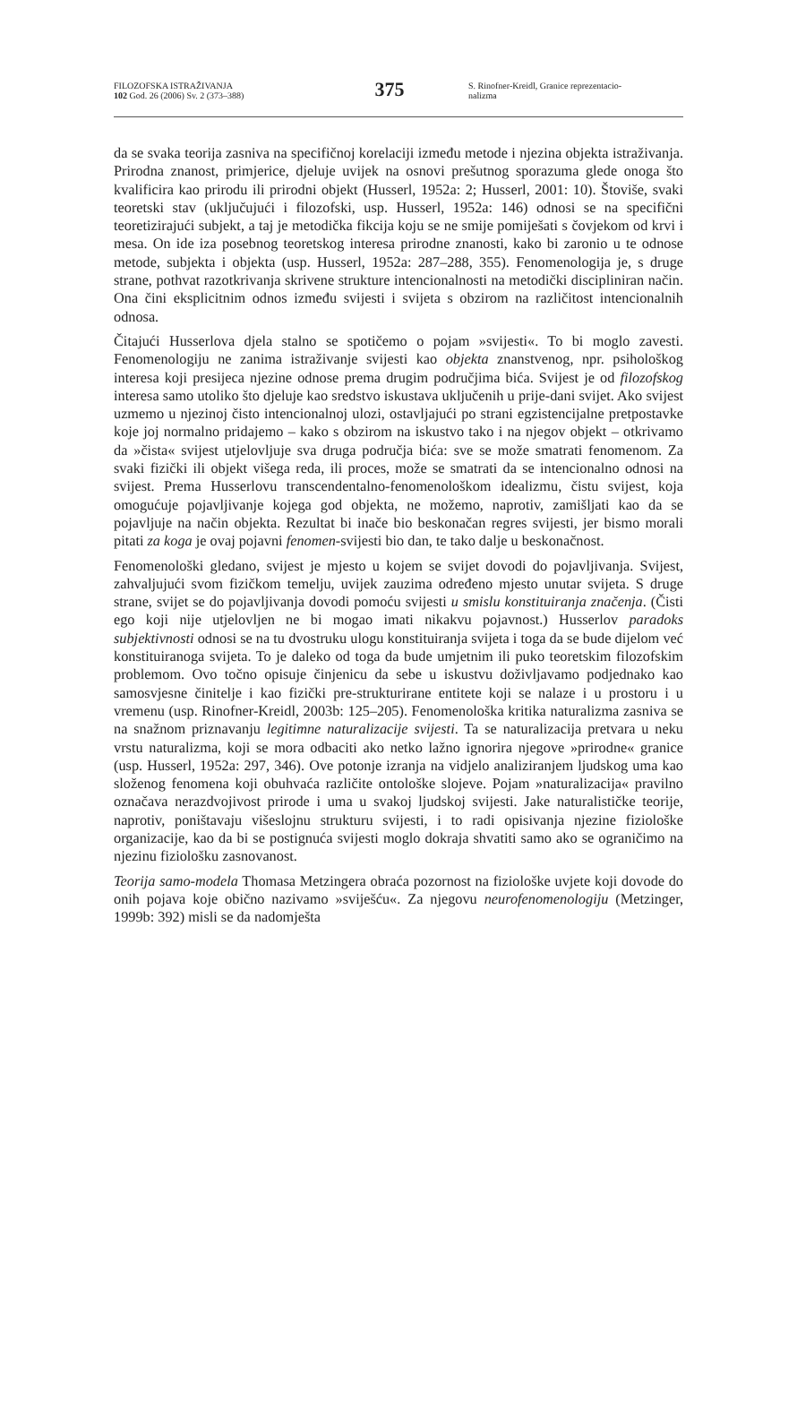FILOZOFSKA ISTRAŽIVANJA
102 God. 26 (2006) Sv. 2 (373–388)
375
S. Rinofner-Kreidl, Granice reprezentacio-
nalizma
da se svaka teorija zasniva na specifičnoj korelaciji između metode i njezina objekta istraživanja. Prirodna znanost, primjerice, djeluje uvijek na osnovi prešutnog sporazuma glede onoga što kvalificira kao prirodu ili prirodni objekt (Husserl, 1952a: 2; Husserl, 2001: 10). Štoviše, svaki teoretski stav (uključujući i filozofski, usp. Husserl, 1952a: 146) odnosi se na specifični teoretizirajući subjekt, a taj je metodička fikcija koju se ne smije pomiješati s čovjekom od krvi i mesa. On ide iza posebnog teoretskog interesa prirodne znanosti, kako bi zaronio u te odnose metode, subjekta i objekta (usp. Husserl, 1952a: 287–288, 355). Fenomenologija je, s druge strane, pothvat razotkrivanja skrivene strukture intencionalnosti na metodički discipliniran način. Ona čini eksplicitnim odnos između svijesti i svijeta s obzirom na različitost intencionalnih odnosa.
Čitajući Husserlova djela stalno se spotičemo o pojam »svijesti«. To bi moglo zavesti. Fenomenologiju ne zanima istraživanje svijesti kao objekta znanstvenog, npr. psihološkog interesa koji presijeca njezine odnose prema drugim područjima bića. Svijest je od filozofskog interesa samo utoliko što djeluje kao sredstvo iskustava uključenih u prije-dani svijet. Ako svijest uzmemo u njezinoj čisto intencionalnoj ulozi, ostavljajući po strani egzistencijalne pretpostavke koje joj normalno pridajemo – kako s obzirom na iskustvo tako i na njegov objekt – otkrivamo da »čista« svijest utjelovljuje sva druga područja bića: sve se može smatrati fenomenom. Za svaki fizički ili objekt višega reda, ili proces, može se smatrati da se intencionalno odnosi na svijest. Prema Husserlovu transcendentalno-fenomenološkom idealizmu, čistu svijest, koja omogućuje pojavljivanje kojega god objekta, ne možemo, naprotiv, zamišljati kao da se pojavljuje na način objekta. Rezultat bi inače bio beskonačan regres svijesti, jer bismo morali pitati za koga je ovaj pojavni fenomen-svijesti bio dan, te tako dalje u beskonačnost.
Fenomenološki gledano, svijest je mjesto u kojem se svijet dovodi do pojavljivanja. Svijest, zahvaljujući svom fizičkom temelju, uvijek zauzima određeno mjesto unutar svijeta. S druge strane, svijet se do pojavljivanja dovodi pomoću svijesti u smislu konstituiranja značenja. (Čisti ego koji nije utjelovljen ne bi mogao imati nikakvu pojavnost.) Husserlov paradoks subjektivnosti odnosi se na tu dvostruku ulogu konstituiranja svijeta i toga da se bude dijelom već konstituiranoga svijeta. To je daleko od toga da bude umjetnim ili puko teoretskim filozofskim problemom. Ovo točno opisuje činjenicu da sebe u iskustvu doživljavamo podjednako kao samosvjesne činitelje i kao fizički pre-strukturirane entitete koji se nalaze i u prostoru i u vremenu (usp. Rinofner-Kreidl, 2003b: 125–205). Fenomenološka kritika naturalizma zasniva se na snažnom priznavanju legitimne naturalizacije svijesti. Ta se naturalizacija pretvara u neku vrstu naturalizma, koji se mora odbaciti ako netko lažno ignorira njegove »prirodne« granice (usp. Husserl, 1952a: 297, 346). Ove potonje izranja na vidjelo analiziranjem ljudskog uma kao složenog fenomena koji obuhvaća različite ontološke slojeve. Pojam »naturalizacija« pravilno označava nerazdvojivost prirode i uma u svakoj ljudskoj svijesti. Jake naturalističke teorije, naprotiv, poništavaju višeslojnu strukturu svijesti, i to radi opisivanja njezine fiziološke organizacije, kao da bi se postignuća svijesti moglo dokraja shvatiti samo ako se ograničimo na njezinu fiziološku zasnovanost.
Teorija samo-modela Thomasa Metzingera obraća pozornost na fiziološke uvjete koji dovode do onih pojava koje obično nazivamo »sviješću«. Za njegovu neurofenomenologiju (Metzinger, 1999b: 392) misli se da nadomješta